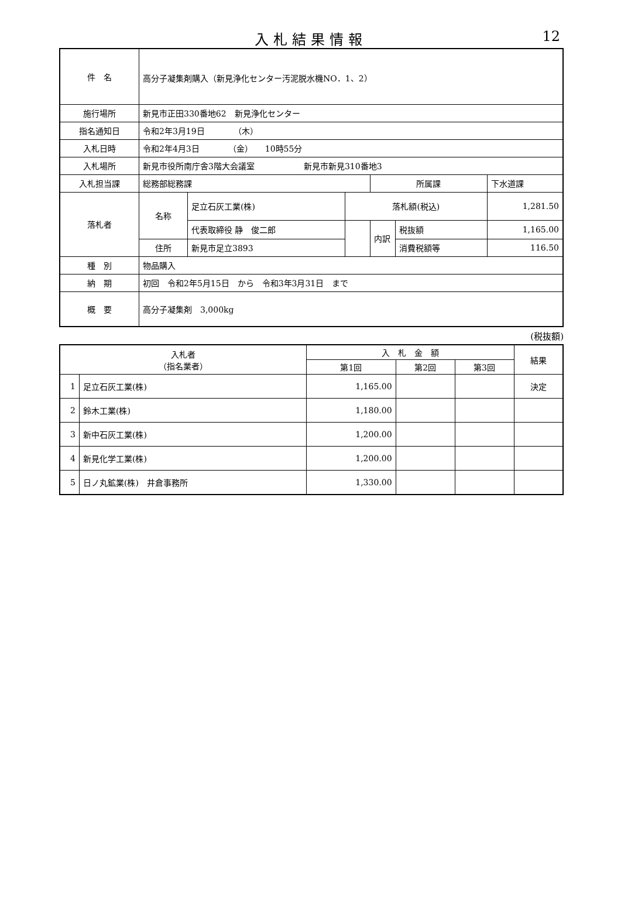入札結果情報 12
| 件 名 | 高分子凝集剤購入（新見浄化センター汚泥脱水機NO．1、2） | | | | | |
| 施行場所 | 新見市正田330番地62 新見浄化センター | | | | | |
| 指名通知日 | 令和2年3月19日 （木） | | | | | |
| 入札日時 | 令和2年4月3日 （金） 10時55分 | | | | | |
| 入札場所 | 新見市役所南庁舎3階大会議室 新見市新見310番地3 | | | | | |
| 入札担当課 | 総務部総務課 | | | 所属課 | | 下水道課 |
| 落札者 | 名称 | 足立石灰工業(株) | 落札額(税込) | | | 1,281.50 |
| | | 代表取締役 静 俊二郎 | | 内訳 | 税抜額 | 1,165.00 |
| | 住所 | 新見市足立3893 | | | 消費税額等 | 116.50 |
| 種 別 | 物品購入 | | | | | |
| 納 期 | 初回 令和2年5月15日 から 令和3年3月31日 まで | | | | | |
| 概 要 | 高分子凝集剤 3,000kg | | | | | |
(税抜額)
| 入札者 （指名業者） | | 入 札 金 額 | | | 結果 |
| --- | --- | --- | --- | --- | --- |
| | | 第1回 | 第2回 | 第3回 | |
| 1 | 足立石灰工業(株) | 1,165.00 | | | 決定 |
| 2 | 鈴木工業(株) | 1,180.00 | | | |
| 3 | 新中石灰工業(株) | 1,200.00 | | | |
| 4 | 新見化学工業(株) | 1,200.00 | | | |
| 5 | 日ノ丸鉱業(株) 井倉事務所 | 1,330.00 | | | |